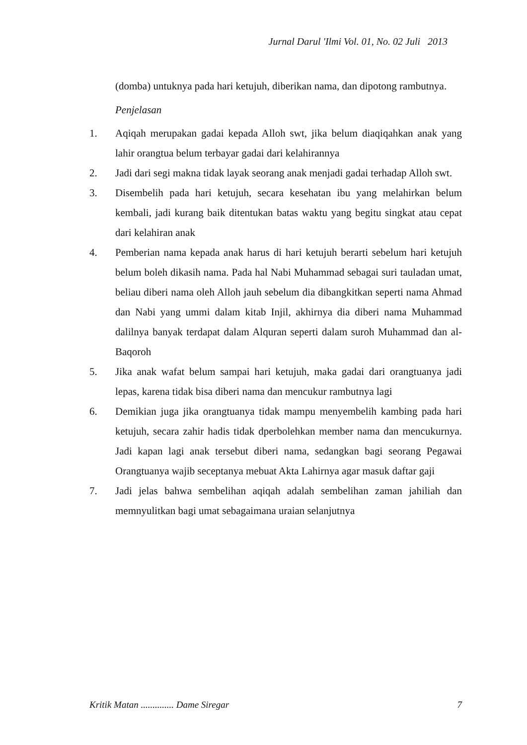Jurnal Darul 'Ilmi Vol. 01, No. 02 Juli 2013
(domba) untuknya pada hari ketujuh, diberikan nama, dan dipotong rambutnya.
Penjelasan
1. Aqiqah merupakan gadai kepada Alloh swt, jika belum diaqiqahkan anak yang lahir orangtua belum terbayar gadai dari kelahirannya
2. Jadi dari segi makna tidak layak seorang anak menjadi gadai terhadap Alloh swt.
3. Disembelih pada hari ketujuh, secara kesehatan ibu yang melahirkan belum kembali, jadi kurang baik ditentukan batas waktu yang begitu singkat atau cepat dari kelahiran anak
4. Pemberian nama kepada anak harus di hari ketujuh berarti sebelum hari ketujuh belum boleh dikasih nama. Pada hal Nabi Muhammad sebagai suri tauladan umat, beliau diberi nama oleh Alloh jauh sebelum dia dibangkitkan seperti nama Ahmad dan Nabi yang ummi dalam kitab Injil, akhirnya dia diberi nama Muhammad dalilnya banyak terdapat dalam Alquran seperti dalam suroh Muhammad dan al-Baqoroh
5. Jika anak wafat belum sampai hari ketujuh, maka gadai dari orangtuanya jadi lepas, karena tidak bisa diberi nama dan mencukur rambutnya lagi
6. Demikian juga jika orangtuanya tidak mampu menyembelih kambing pada hari ketujuh, secara zahir hadis tidak dperbolehkan member nama dan mencukurnya. Jadi kapan lagi anak tersebut diberi nama, sedangkan bagi seorang Pegawai Orangtuanya wajib seceptanya mebuat Akta Lahirnya agar masuk daftar gaji
7. Jadi jelas bahwa sembelihan aqiqah adalah sembelihan zaman jahiliah dan memnyulitkan bagi umat sebagaimana uraian selanjutnya
Kritik Matan .............. Dame Siregar 7